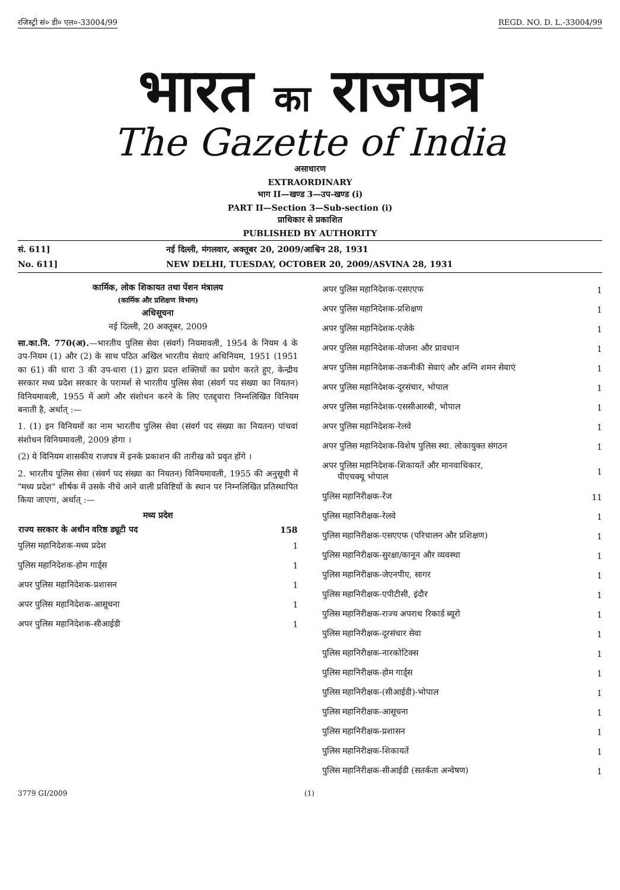रजिस्ट्री सं० डी० एल०-33004/99 REGD. NO. D. L.-33004/99
भारत का राजपत्र
The Gazette of India
असाधारण
EXTRAORDINARY
भाग II—खण्ड 3—उप-खण्ड (i)
PART II—Section 3—Sub-section (i)
प्राधिकार से प्रकाशित
PUBLISHED BY AUTHORITY
सं. 611] नई दिल्ली, मंगलवार, अक्तूबर 20, 2009/आश्विन 28, 1931
No. 611] NEW DELHI, TUESDAY, OCTOBER 20, 2009/ASVINA 28, 1931
कार्मिक, लोक शिकायत तथा पेंशन मंत्रालय
(कार्मिक और प्रशिक्षण विभाग)
अधिसूचना
नई दिल्ली, 20 अक्तूबर, 2009
सा.का.नि. 770(अ).—भारतीय पुलिस सेवा (संवर्ग) नियमावली, 1954 के नियम 4 के उप-नियम (1) और (2) के साथ पठित अखिल भारतीय सेवाएं अधिनियम, 1951 (1951 का 61) की धारा 3 की उप-धारा (1) द्वारा प्रदत्त शक्तियों का प्रयोग करते हुए, केन्द्रीय सरकार मध्य प्रदेश सरकार के परामर्श से भारतीय पुलिस सेवा (संवर्ग पद संख्या का नियतन) विनियमावली, 1955 में आगे और संशोधन करने के लिए एतद्द्वारा निम्नलिखित विनियम बनाती है, अर्थात् :—
1. (1) इन विनियमों का नाम भारतीय पुलिस सेवा (संवर्ग पद संख्या का नियतन) पांचवां संशोधन विनियमावली, 2009 होगा ।
(2) ये विनियम शासकीय राजपत्र में इनके प्रकाशन की तारीख को प्रवृत होंगे ।
2. भारतीय पुलिस सेवा (संवर्ग पद संख्या का नियतन) विनियमावली, 1955 की अनुसूची में "मध्य प्रदेश" शीर्षक में उसके नीचे आने वाली प्रविष्टियों के स्थान पर निम्नलिखित प्रतिस्थापित किया जाएगा, अर्थात् :—
मध्य प्रदेश
| राज्य सरकार के अधीन वरिष्ठ ड्यूटी पद | 158 |
| --- | --- |
| पुलिस महानिदेशक-मध्य प्रदेश | 1 |
| पुलिस महानिदेशक-होम गार्ड्स | 1 |
| अपर पुलिस महानिदेशक-प्रशासन | 1 |
| अपर पुलिस महानिदेशक-आसूचना | 1 |
| अपर पुलिस महानिदेशक-सीआईडी | 1 |
| अपर पुलिस महानिदेशक-एसएएफ | 1 |
| अपर पुलिस महानिदेशक-प्रशिक्षण | 1 |
| अपर पुलिस महानिदेशक-एजेके | 1 |
| अपर पुलिस महानिदेशक-योजना और प्रावधान | 1 |
| अपर पुलिस महानिदेशक-तकनीकी सेवाएं और अग्नि शमन सेवाएं | 1 |
| अपर पुलिस महानिदेशक-दूरसंचार, भोपाल | 1 |
| अपर पुलिस महानिदेशक-एससीआरबी, भोपाल | 1 |
| अपर पुलिस महानिदेशक-रेलवे | 1 |
| अपर पुलिस महानिदेशक-विशेष पुलिस स्था. लोकायुक्त संगठन | 1 |
| अपर पुलिस महानिदेशक-शिकायतें और मानवाधिकार, पीएचक्यू भोपाल | 1 |
| पुलिस महानिरीक्षक-रेंज | 11 |
| पुलिस महानिरीक्षक-रेलवे | 1 |
| पुलिस महानिरीक्षक-एसएएफ (परिचालन और प्रशिक्षण) | 1 |
| पुलिस महानिरीक्षक-सुरक्षा/कानून और व्यवस्था | 1 |
| पुलिस महानिरीक्षक-जेएनपीए, सागर | 1 |
| पुलिस महानिरीक्षक-एपीटीसी, इंदौर | 1 |
| पुलिस महानिरीक्षक-राज्य अपराध रिकार्ड ब्यूरो | 1 |
| पुलिस महानिरीक्षक-दूरसंचार सेवा | 1 |
| पुलिस महानिरीक्षक-नारकोटिक्स | 1 |
| पुलिस महानिरीक्षक-होम गार्ड्स | 1 |
| पुलिस महानिरीक्षक-(सीआईडी)-भोपाल | 1 |
| पुलिस महानिरीक्षक-आसूचना | 1 |
| पुलिस महानिरीक्षक-प्रशासन | 1 |
| पुलिस महानिरीक्षक-शिकायतें | 1 |
| पुलिस महानिरीक्षक-सीआईडी (सतर्कता अन्वेषण) | 1 |
3779 GI/2009 (1)